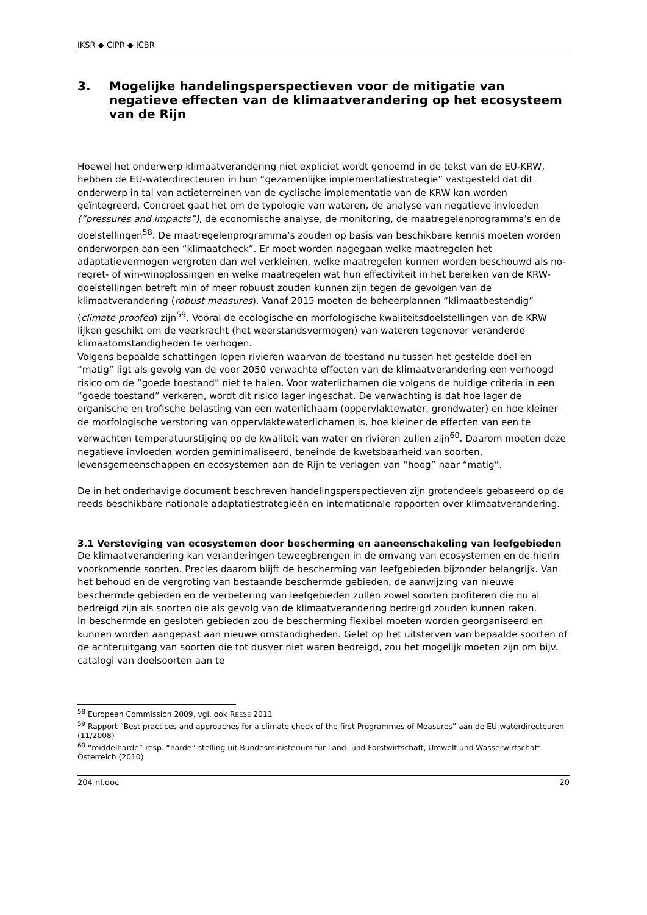IKSR ◆ CIPR ◆ ICBR
3. Mogelijke handelingsperspectieven voor de mitigatie van negatieve effecten van de klimaatverandering op het ecosysteem van de Rijn
Hoewel het onderwerp klimaatverandering niet expliciet wordt genoemd in de tekst van de EU-KRW, hebben de EU-waterdirecteuren in hun “gezamenlijke implementatiestrategie” vastgesteld dat dit onderwerp in tal van actieterreinen van de cyclische implementatie van de KRW kan worden geïntegreerd. Concreet gaat het om de typologie van wateren, de analyse van negatieve invloeden (“pressures and impacts”), de economische analyse, de monitoring, de maatregelenprogramma’s en de doelstellingen<sup>58</sup>. De maatregelenprogramma’s zouden op basis van beschikbare kennis moeten worden onderworpen aan een “klimaatcheck”. Er moet worden nagegaan welke maatregelen het adaptatievermogen vergroten dan wel verkleinen, welke maatregelen kunnen worden beschouwd als no-regret- of win-winoplossingen en welke maatregelen wat hun effectiviteit in het bereiken van de KRW-doelstellingen betreft min of meer robuust zouden kunnen zijn tegen de gevolgen van de klimaatverandering (robust measures). Vanaf 2015 moeten de beheerplannen “klimaatbestendig” (climate proofed) zijn<sup>59</sup>. Vooral de ecologische en morfologische kwaliteitsdoelstellingen van de KRW lijken geschikt om de veerkracht (het weerstandsvermogen) van wateren tegenover veranderde klimaatomstandigheden te verhogen.
Volgens bepaalde schattingen lopen rivieren waarvan de toestand nu tussen het gestelde doel en “matig” ligt als gevolg van de voor 2050 verwachte effecten van de klimaatverandering een verhoogd risico om de “goede toestand” niet te halen. Voor waterlichamen die volgens de huidige criteria in een “goede toestand” verkeren, wordt dit risico lager ingeschat. De verwachting is dat hoe lager de organische en trofische belasting van een waterlichaam (oppervlaktewater, grondwater) en hoe kleiner de morfologische verstoring van oppervlaktewaterlichamen is, hoe kleiner de effecten van een te verwachten temperatuurstijging op de kwaliteit van water en rivieren zullen zijn<sup>60</sup>. Daarom moeten deze negatieve invloeden worden geminimaliseerd, teneinde de kwetsbaarheid van soorten, levensgemeenschappen en ecosystemen aan de Rijn te verlagen van “hoog” naar “matig”.
De in het onderhavige document beschreven handelingsperspectieven zijn grotendeels gebaseerd op de reeds beschikbare nationale adaptatiestrategieën en internationale rapporten over klimaatverandering.
3.1 Versteviging van ecosystemen door bescherming en aaneenschakeling van leefgebieden
De klimaatverandering kan veranderingen teweegbrengen in de omvang van ecosystemen en de hierin voorkomende soorten. Precies daarom blijft de bescherming van leefgebieden bijzonder belangrijk. Van het behoud en de vergroting van bestaande beschermde gebieden, de aanwijzing van nieuwe beschermde gebieden en de verbetering van leefgebieden zullen zowel soorten profiteren die nu al bedreigd zijn als soorten die als gevolg van de klimaatverandering bedreigd zouden kunnen raken.
In beschermde en gesloten gebieden zou de bescherming flexibel moeten worden georganiseerd en kunnen worden aangepast aan nieuwe omstandigheden. Gelet op het uitsterven van bepaalde soorten of de achteruitgang van soorten die tot dusver niet waren bedreigd, zou het mogelijk moeten zijn om bijv. catalogi van doelsoorten aan te
<sup>58</sup> European Commission 2009, vgl. ook REESE 2011
<sup>59</sup> Rapport “Best practices and approaches for a climate check of the first Programmes of Measures” aan de EU-waterdirecteuren (11/2008)
<sup>60</sup> “middelharde” resp. “harde” stelling uit Bundesministerium für Land- und Forstwirtschaft, Umwelt und Wasserwirtschaft Österreich (2010)
204 nl.doc 20